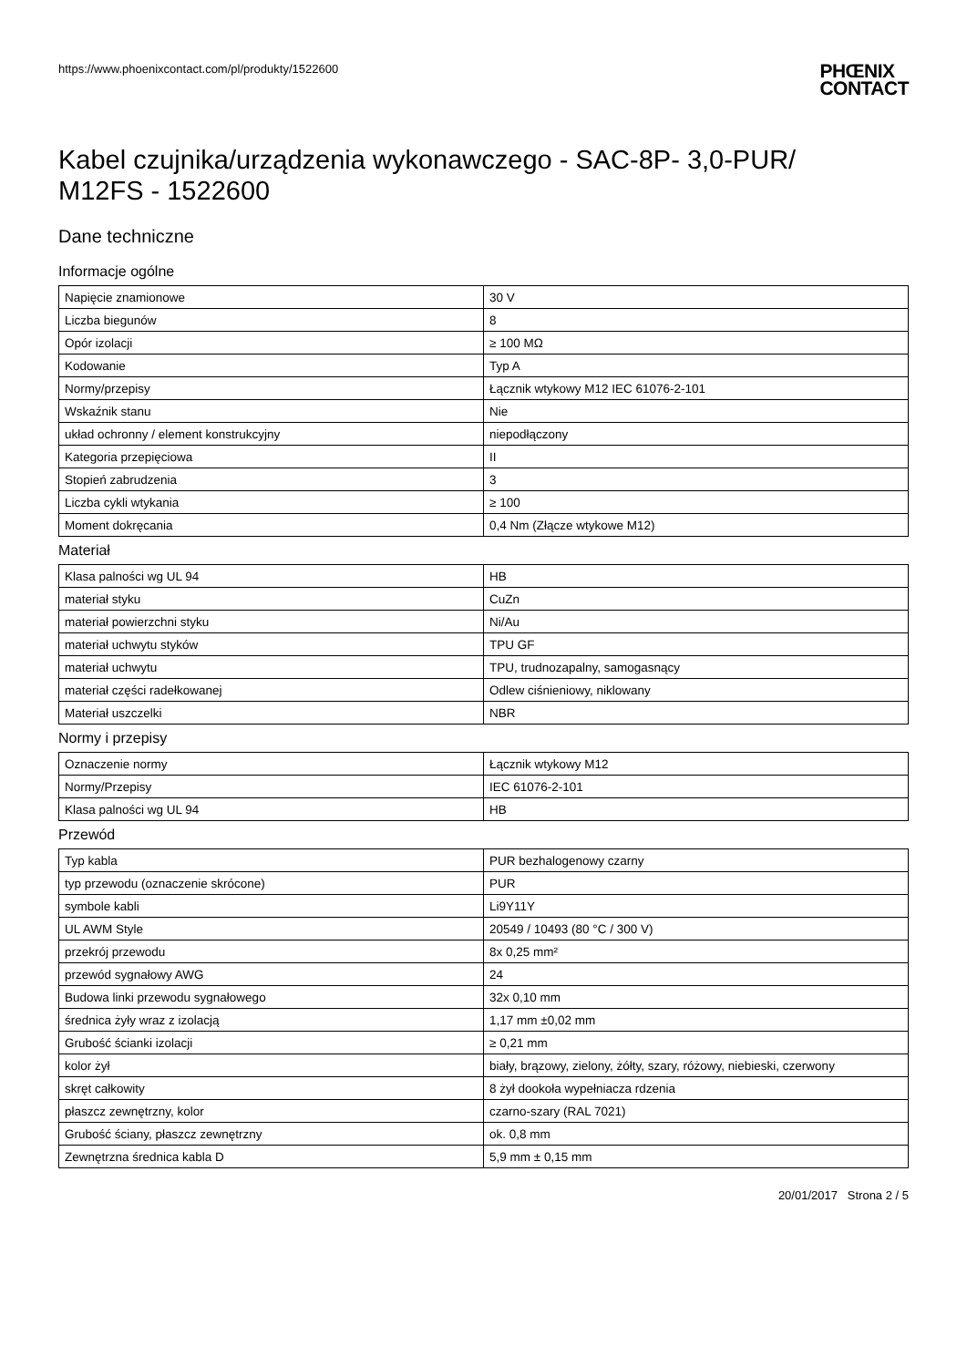https://www.phoenixcontact.com/pl/produkty/1522600
PHŒNIX
CONTACT
Kabel czujnika/urządzenia wykonawczego - SAC-8P- 3,0-PUR/
M12FS - 1522600
Dane techniczne
Informacje ogólne
| Napięcie znamionowe | 30 V |
| Liczba biegunów | 8 |
| Opór izolacji | ≥ 100 MΩ |
| Kodowanie | Typ A |
| Normy/przepisy | Łącznik wtykowy M12 IEC 61076-2-101 |
| Wskaźnik stanu | Nie |
| układ ochronny / element konstrukcyjny | niepodłączony |
| Kategoria przepięciowa | II |
| Stopień zabrudzenia | 3 |
| Liczba cykli wtykania | ≥ 100 |
| Moment dokręcania | 0,4 Nm (Złącze wtykowe M12) |
Materiał
| Klasa palności wg UL 94 | HB |
| materiał styku | CuZn |
| materiał powierzchni styku | Ni/Au |
| materiał uchwytu styków | TPU GF |
| materiał uchwytu | TPU, trudnozapalny, samogasnący |
| materiał części radełkowanej | Odlew ciśnieniowy, niklowany |
| Materiał uszczelki | NBR |
Normy i przepisy
| Oznaczenie normy | Łącznik wtykowy M12 |
| Normy/Przepisy | IEC 61076-2-101 |
| Klasa palności wg UL 94 | HB |
Przewód
| Typ kabla | PUR bezhalogenowy czarny |
| typ przewodu (oznaczenie skrócone) | PUR |
| symbole kabli | Li9Y11Y |
| UL AWM Style | 20549 / 10493 (80 °C / 300 V) |
| przekrój przewodu | 8x 0,25 mm² |
| przewód sygnałowy AWG | 24 |
| Budowa linki przewodu sygnałowego | 32x 0,10 mm |
| średnica żyły wraz z izolacją | 1,17 mm ±0,02 mm |
| Grubość ścianki izolacji | ≥ 0,21 mm |
| kolor żył | biały, brązowy, zielony, żółty, szary, różowy, niebieski, czerwony |
| skręt całkowity | 8 żył dookoła wypełniacza rdzenia |
| płaszcz zewnętrzny, kolor | czarno-szary (RAL 7021) |
| Grubość ściany, płaszcz zewnętrzny | ok. 0,8 mm |
| Zewnętrzna średnica kabla D | 5,9 mm ± 0,15 mm |
20/01/2017 Strona 2 / 5